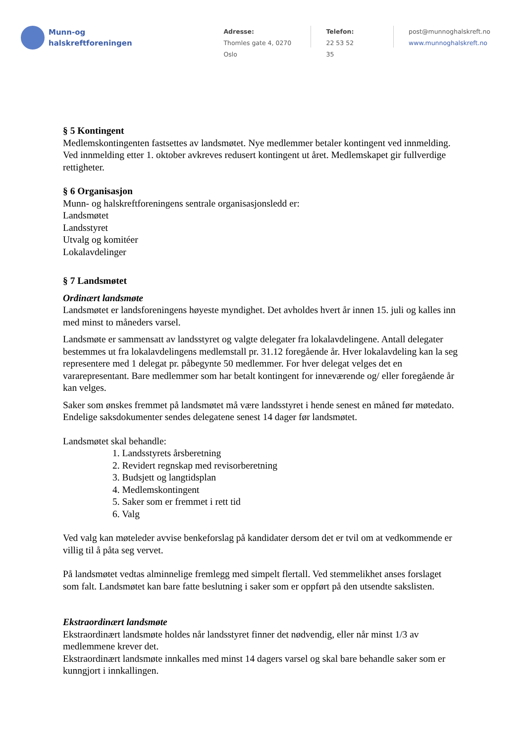Munn-og
halskreftforeningen
Adresse:
Thomles gate 4, 0270 Oslo
Telefon:
22 53 52 35
post@munnoghalskreft.no
www.munnoghalskreft.no
§ 5 Kontingent
Medlemskontingenten fastsettes av landsmøtet. Nye medlemmer betaler kontingent ved innmelding. Ved innmelding etter 1. oktober avkreves redusert kontingent ut året. Medlemskapet gir fullverdige rettigheter.
§ 6 Organisasjon
Munn- og halskreftforeningens sentrale organisasjonsledd er:
Landsmøtet
Landsstyret
Utvalg og komitéer
Lokalavdelinger
§ 7 Landsmøtet
Ordinært landsmøte
Landsmøtet er landsforeningens høyeste myndighet. Det avholdes hvert år innen 15. juli og kalles inn med minst to måneders varsel.
Landsmøte er sammensatt av landsstyret og valgte delegater fra lokalavdelingene. Antall delegater bestemmes ut fra lokalavdelingens medlemstall pr. 31.12 foregående år. Hver lokalavdeling kan la seg representere med 1 delegat pr. påbegynte 50 medlemmer. For hver delegat velges det en vararepresentant. Bare medlemmer som har betalt kontingent for inneværende og/ eller foregående år kan velges.
Saker som ønskes fremmet på landsmøtet må være landsstyret i hende senest en måned før møtedato. Endelige saksdokumenter sendes delegatene senest 14 dager før landsmøtet.
Landsmøtet skal behandle:
1. Landsstyrets årsberetning
2. Revidert regnskap med revisorberetning
3. Budsjett og langtidsplan
4. Medlemskontingent
5. Saker som er fremmet i rett tid
6. Valg
Ved valg kan møteleder avvise benkeforslag på kandidater dersom det er tvil om at vedkommende er villig til å påta seg vervet.
På landsmøtet vedtas alminnelige fremlegg med simpelt flertall. Ved stemmelikhet anses forslaget som falt. Landsmøtet kan bare fatte beslutning i saker som er oppført på den utsendte sakslisten.
Ekstraordinært landsmøte
Ekstraordinært landsmøte holdes når landsstyret finner det nødvendig, eller når minst 1/3 av medlemmene krever det.
Ekstraordinært landsmøte innkalles med minst 14 dagers varsel og skal bare behandle saker som er kunngjort i innkallingen.